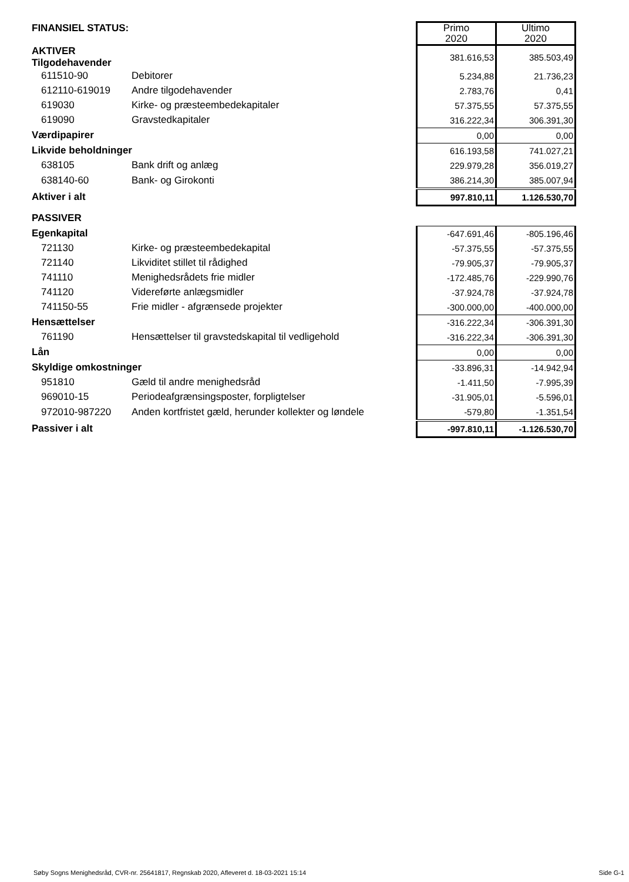| FINANSIEL STATUS: | | Primo 2020 | Ultimo 2020 |
| AKTIVER Tilgodehavender | | 381.616,53 | 385.503,49 |
| 611510-90 | Debitorer | 5.234,88 | 21.736,23 |
| 612110-619019 | Andre tilgodehavender | 2.783,76 | 0,41 |
| 619030 | Kirke- og præsteembedekapitaler | 57.375,55 | 57.375,55 |
| 619090 | Gravstedkapitaler | 316.222,34 | 306.391,30 |
| Værdipapirer | | 0,00 | 0,00 |
| Likvide beholdninger | | 616.193,58 | 741.027,21 |
| 638105 | Bank drift og anlæg | 229.979,28 | 356.019,27 |
| 638140-60 | Bank- og Girokonti | 386.214,30 | 385.007,94 |
| Aktiver i alt | | 997.810,11 | 1.126.530,70 |
| PASSIVER | | | |
| Egenkapital | | -647.691,46 | -805.196,46 |
| 721130 | Kirke- og præsteembedekapital | -57.375,55 | -57.375,55 |
| 721140 | Likviditet stillet til rådighed | -79.905,37 | -79.905,37 |
| 741110 | Menighedsrådets frie midler | -172.485,76 | -229.990,76 |
| 741120 | Videreførte anlægsmidler | -37.924,78 | -37.924,78 |
| 741150-55 | Frie midler - afgrænsede projekter | -300.000,00 | -400.000,00 |
| Hensættelser | | -316.222,34 | -306.391,30 |
| 761190 | Hensættelser til gravstedskapital til vedligehold | -316.222,34 | -306.391,30 |
| Lån | | 0,00 | 0,00 |
| Skyldige omkostninger | | -33.896,31 | -14.942,94 |
| 951810 | Gæld til andre menighedsråd | -1.411,50 | -7.995,39 |
| 969010-15 | Periodeafgrænsingsposter, forpligtelser | -31.905,01 | -5.596,01 |
| 972010-987220 | Anden kortfristet gæld, herunder kollekter og løndele | -579,80 | -1.351,54 |
| Passiver i alt | | -997.810,11 | -1.126.530,70 |
Søby Sogns Menighedsråd, CVR-nr. 25641817, Regnskab 2020, Afleveret d. 18-03-2021 15:14 Side G-1